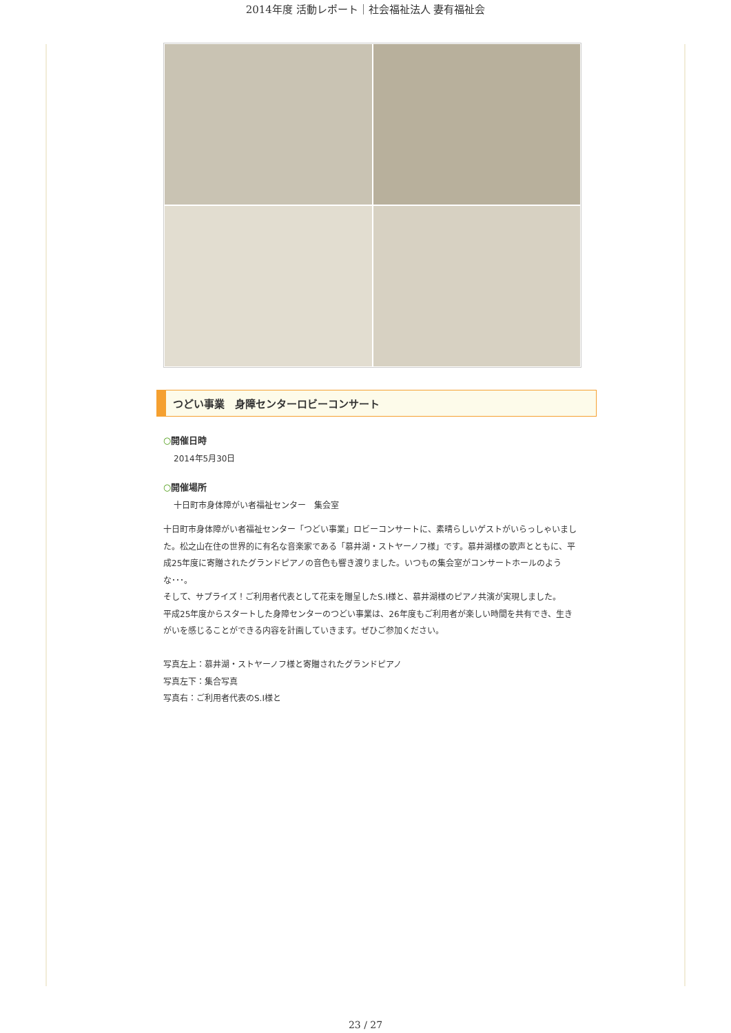2014年度 活動レポート｜社会福祉法人 妻有福祉会
つどい事業　身障センターロビーコンサート
○開催日時
2014年5月30日
○開催場所
十日町市身体障がい者福祉センター　集会室
十日町市身体障がい者福祉センター「つどい事業」ロビーコンサートに、素晴らしいゲストがいらっしゃいました。松之山在住の世界的に有名な音楽家である「慕井湖・ストヤーノフ様」です。慕井湖様の歌声とともに、平成25年度に寄贈されたグランドピアノの音色も響き渡りました。いつもの集会室がコンサートホールのような･･･。
そして、サプライズ！ご利用者代表として花束を贈呈したS.I様と、慕井湖様のピアノ共演が実現しました。
平成25年度からスタートした身障センターのつどい事業は、26年度もご利用者が楽しい時間を共有でき、生きがいを感じることができる内容を計画していきます。ぜひご参加ください。
写真左上：慕井湖・ストヤーノフ様と寄贈されたグランドピアノ
写真左下：集合写真
写真右：ご利用者代表のS.I様と
23 / 27